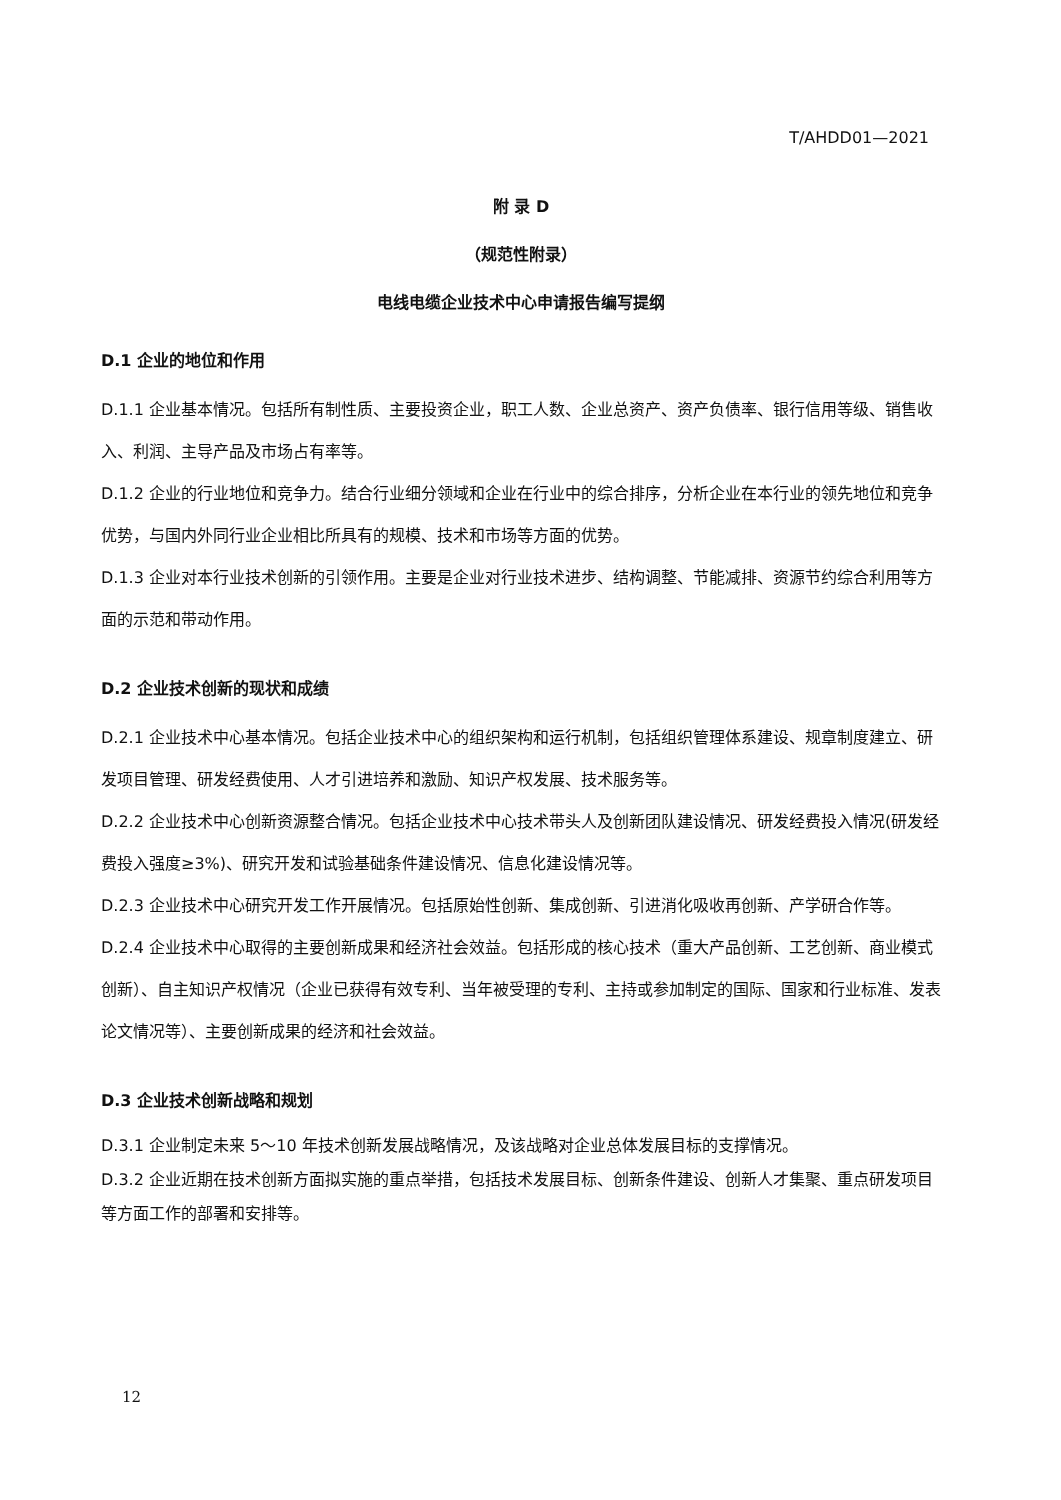T/AHDD01—2021
附 录 D
（规范性附录）
电线电缆企业技术中心申请报告编写提纲
D.1 企业的地位和作用
D.1.1 企业基本情况。包括所有制性质、主要投资企业，职工人数、企业总资产、资产负债率、银行信用等级、销售收入、利润、主导产品及市场占有率等。
D.1.2 企业的行业地位和竞争力。结合行业细分领域和企业在行业中的综合排序，分析企业在本行业的领先地位和竞争优势，与国内外同行业企业相比所具有的规模、技术和市场等方面的优势。
D.1.3 企业对本行业技术创新的引领作用。主要是企业对行业技术进步、结构调整、节能减排、资源节约综合利用等方面的示范和带动作用。
D.2 企业技术创新的现状和成绩
D.2.1 企业技术中心基本情况。包括企业技术中心的组织架构和运行机制，包括组织管理体系建设、规章制度建立、研发项目管理、研发经费使用、人才引进培养和激励、知识产权发展、技术服务等。
D.2.2 企业技术中心创新资源整合情况。包括企业技术中心技术带头人及创新团队建设情况、研发经费投入情况(研发经费投入强度≥3%)、研究开发和试验基础条件建设情况、信息化建设情况等。
D.2.3 企业技术中心研究开发工作开展情况。包括原始性创新、集成创新、引进消化吸收再创新、产学研合作等。
D.2.4 企业技术中心取得的主要创新成果和经济社会效益。包括形成的核心技术（重大产品创新、工艺创新、商业模式创新）、自主知识产权情况（企业已获得有效专利、当年被受理的专利、主持或参加制定的国际、国家和行业标准、发表论文情况等）、主要创新成果的经济和社会效益。
D.3 企业技术创新战略和规划
D.3.1 企业制定未来 5～10 年技术创新发展战略情况，及该战略对企业总体发展目标的支撑情况。
D.3.2 企业近期在技术创新方面拟实施的重点举措，包括技术发展目标、创新条件建设、创新人才集聚、重点研发项目等方面工作的部署和安排等。
12